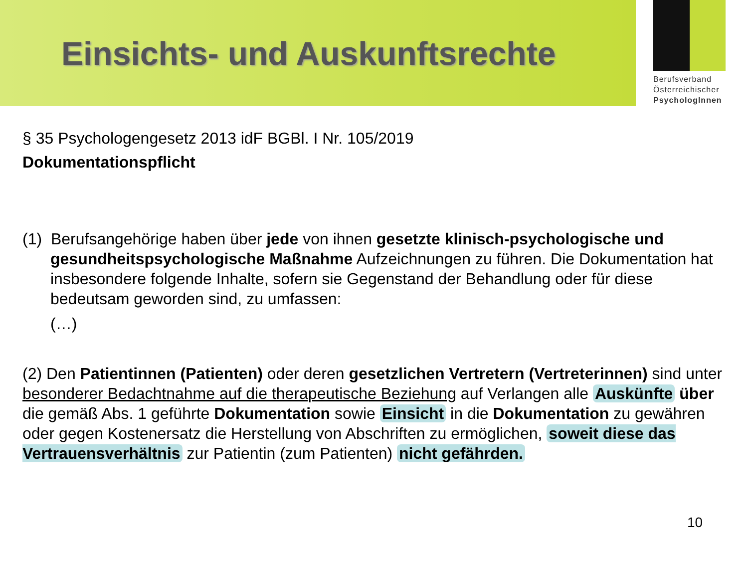Einsichts- und Auskunftsrechte
Berufsverband
Österreichischer
PsychologInnen
§ 35 Psychologengesetz 2013 idF BGBl. I Nr. 105/2019
Dokumentationspflicht
(1) Berufsangehörige haben über jede von ihnen gesetzte klinisch-psychologische und gesundheitspsychologische Maßnahme Aufzeichnungen zu führen. Die Dokumentation hat insbesondere folgende Inhalte, sofern sie Gegenstand der Behandlung oder für diese bedeutsam geworden sind, zu umfassen:
(…)
(2) Den Patientinnen (Patienten) oder deren gesetzlichen Vertretern (Vertreterinnen) sind unter besonderer Bedachtnahme auf die therapeutische Beziehung auf Verlangen alle Auskünfte über die gemäß Abs. 1 geführte Dokumentation sowie Einsicht in die Dokumentation zu gewähren oder gegen Kostenersatz die Herstellung von Abschriften zu ermöglichen, soweit diese das Vertrauensverhältnis zur Patientin (zum Patienten) nicht gefährden.
10